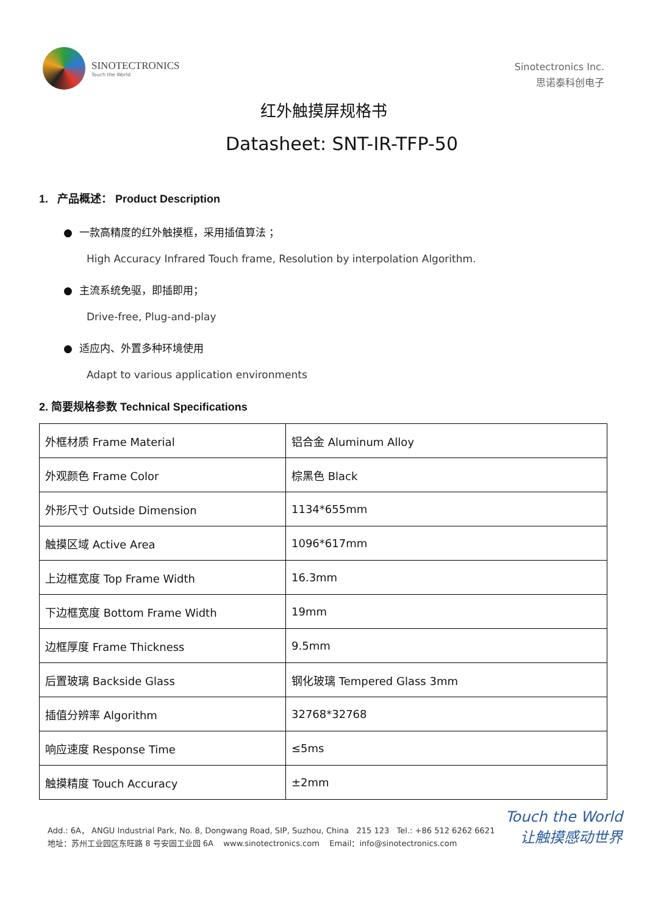SINOTECTRONICS
Touch the World
Sinotectronics Inc.
思诺泰科创电子
红外触摸屏规格书
Datasheet: SNT-IR-TFP-50
1. 产品概述： Product Description
● 一款高精度的红外触摸框，采用插值算法 ；
High Accuracy Infrared Touch frame, Resolution by interpolation Algorithm.
● 主流系统免驱，即插即用；
Drive-free, Plug-and-play
● 适应内、外置多种环境使用
Adapt to various application environments
2. 简要规格参数 Technical Specifications
| 外框材质 Frame Material | 铝合金 Aluminum Alloy |
| 外观颜色 Frame Color | 棕黑色 Black |
| 外形尺寸 Outside Dimension | 1134*655mm |
| 触摸区域 Active Area | 1096*617mm |
| 上边框宽度 Top Frame Width | 16.3mm |
| 下边框宽度 Bottom Frame Width | 19mm |
| 边框厚度 Frame Thickness | 9.5mm |
| 后置玻璃 Backside Glass | 钢化玻璃 Tempered Glass 3mm |
| 插值分辨率 Algorithm | 32768*32768 |
| 响应速度 Response Time | ≤5ms |
| 触摸精度 Touch Accuracy | ±2mm |
Touch the World
让触摸感动世界
Add.: 6A， ANGU Industrial Park, No. 8, Dongwang Road, SIP, Suzhou, China 215 123 Tel.: +86 512 6262 6621
地址：苏州工业园区东旺路 8 号安固工业园 6A www.sinotectronics.com Email：info@sinotectronics.com